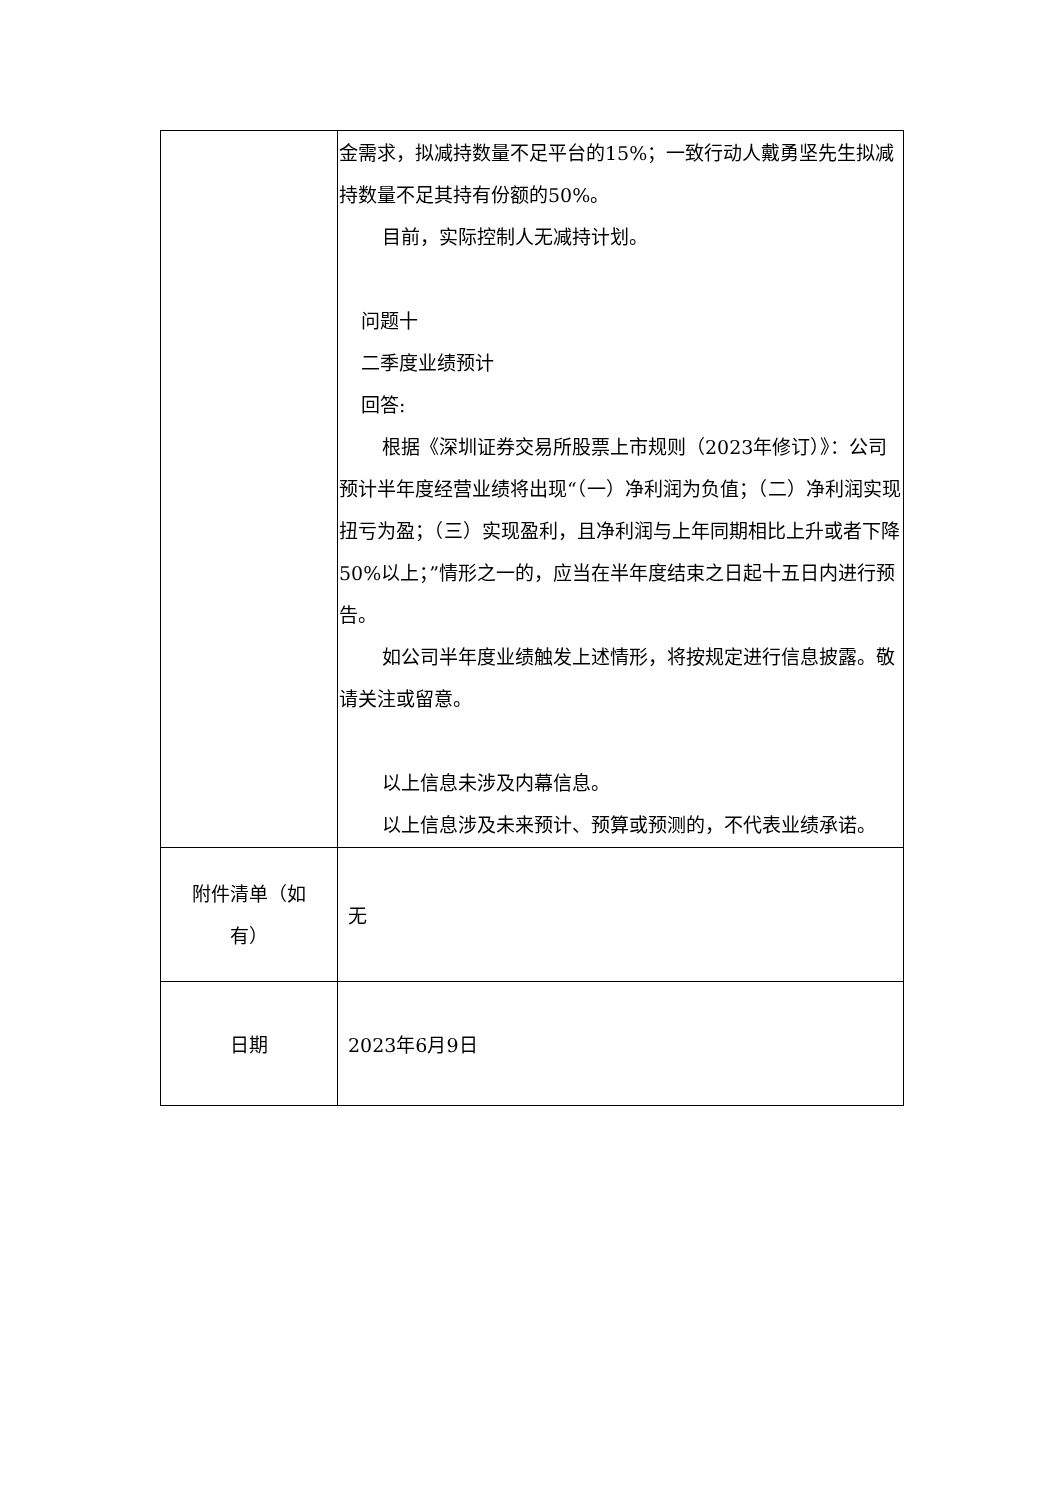| | 金需求，拟减持数量不足平台的15%；一致行动人戴勇坚先生拟减持数量不足其持有份额的50%。 目前，实际控制人无减持计划。 问题十 二季度业绩预计 回答: 根据《深圳证券交易所股票上市规则（2023年修订）》：公司预计半年度经营业绩将出现“（一）净利润为负值；（二）净利润实现扭亏为盈；（三）实现盈利，且净利润与上年同期相比上升或者下降50%以上；”情形之一的，应当在半年度结束之日起十五日内进行预告。 如公司半年度业绩触发上述情形，将按规定进行信息披露。敬请关注或留意。 以上信息未涉及内幕信息。 以上信息涉及未来预计、预算或预测的，不代表业绩承诺。 |
| 附件清单（如 有） | 无 |
| 日期 | 2023年6月9日 |